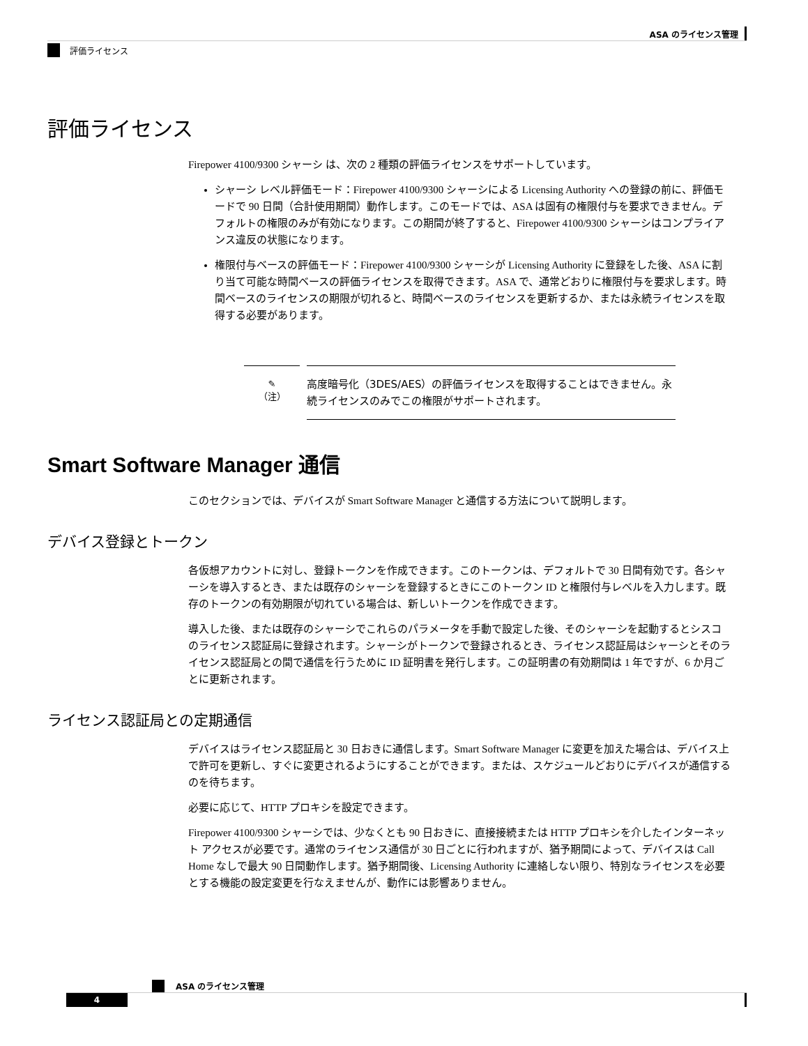ASA のライセンス管理
評価ライセンス
評価ライセンス
Firepower 4100/9300 シャーシ は、次の 2 種類の評価ライセンスをサポートしています。
シャーシ レベル評価モード：Firepower 4100/9300 シャーシによる Licensing Authority への登録の前に、評価モードで 90 日間（合計使用期間）動作します。このモードでは、ASA は固有の権限付与を要求できません。デフォルトの権限のみが有効になります。この期間が終了すると、Firepower 4100/9300 シャーシはコンプライアンス違反の状態になります。
権限付与ベースの評価モード：Firepower 4100/9300 シャーシが Licensing Authority に登録をした後、ASA に割り当て可能な時間ベースの評価ライセンスを取得できます。ASA で、通常どおりに権限付与を要求します。時間ベースのライセンスの期限が切れると、時間ベースのライセンスを更新するか、または永続ライセンスを取得する必要があります。
✎
（注）
高度暗号化（3DES/AES）の評価ライセンスを取得することはできません。永続ライセンスのみでこの権限がサポートされます。
Smart Software Manager 通信
このセクションでは、デバイスが Smart Software Manager と通信する方法について説明します。
デバイス登録とトークン
各仮想アカウントに対し、登録トークンを作成できます。このトークンは、デフォルトで 30 日間有効です。各シャーシを導入するとき、または既存のシャーシを登録するときにこのトークン ID と権限付与レベルを入力します。既存のトークンの有効期限が切れている場合は、新しいトークンを作成できます。
導入した後、または既存のシャーシでこれらのパラメータを手動で設定した後、そのシャーシを起動するとシスコのライセンス認証局に登録されます。シャーシがトークンで登録されるとき、ライセンス認証局はシャーシとそのライセンス認証局との間で通信を行うために ID 証明書を発行します。この証明書の有効期間は 1 年ですが、6 か月ごとに更新されます。
ライセンス認証局との定期通信
デバイスはライセンス認証局と 30 日おきに通信します。Smart Software Manager に変更を加えた場合は、デバイス上で許可を更新し、すぐに変更されるようにすることができます。または、スケジュールどおりにデバイスが通信するのを待ちます。
必要に応じて、HTTP プロキシを設定できます。
Firepower 4100/9300 シャーシでは、少なくとも 90 日おきに、直接接続または HTTP プロキシを介したインターネット アクセスが必要です。通常のライセンス通信が 30 日ごとに行われますが、猶予期間によって、デバイスは Call Home なしで最大 90 日間動作します。猶予期間後、Licensing Authority に連絡しない限り、特別なライセンスを必要とする機能の設定変更を行なえませんが、動作には影響ありません。
ASA のライセンス管理
4